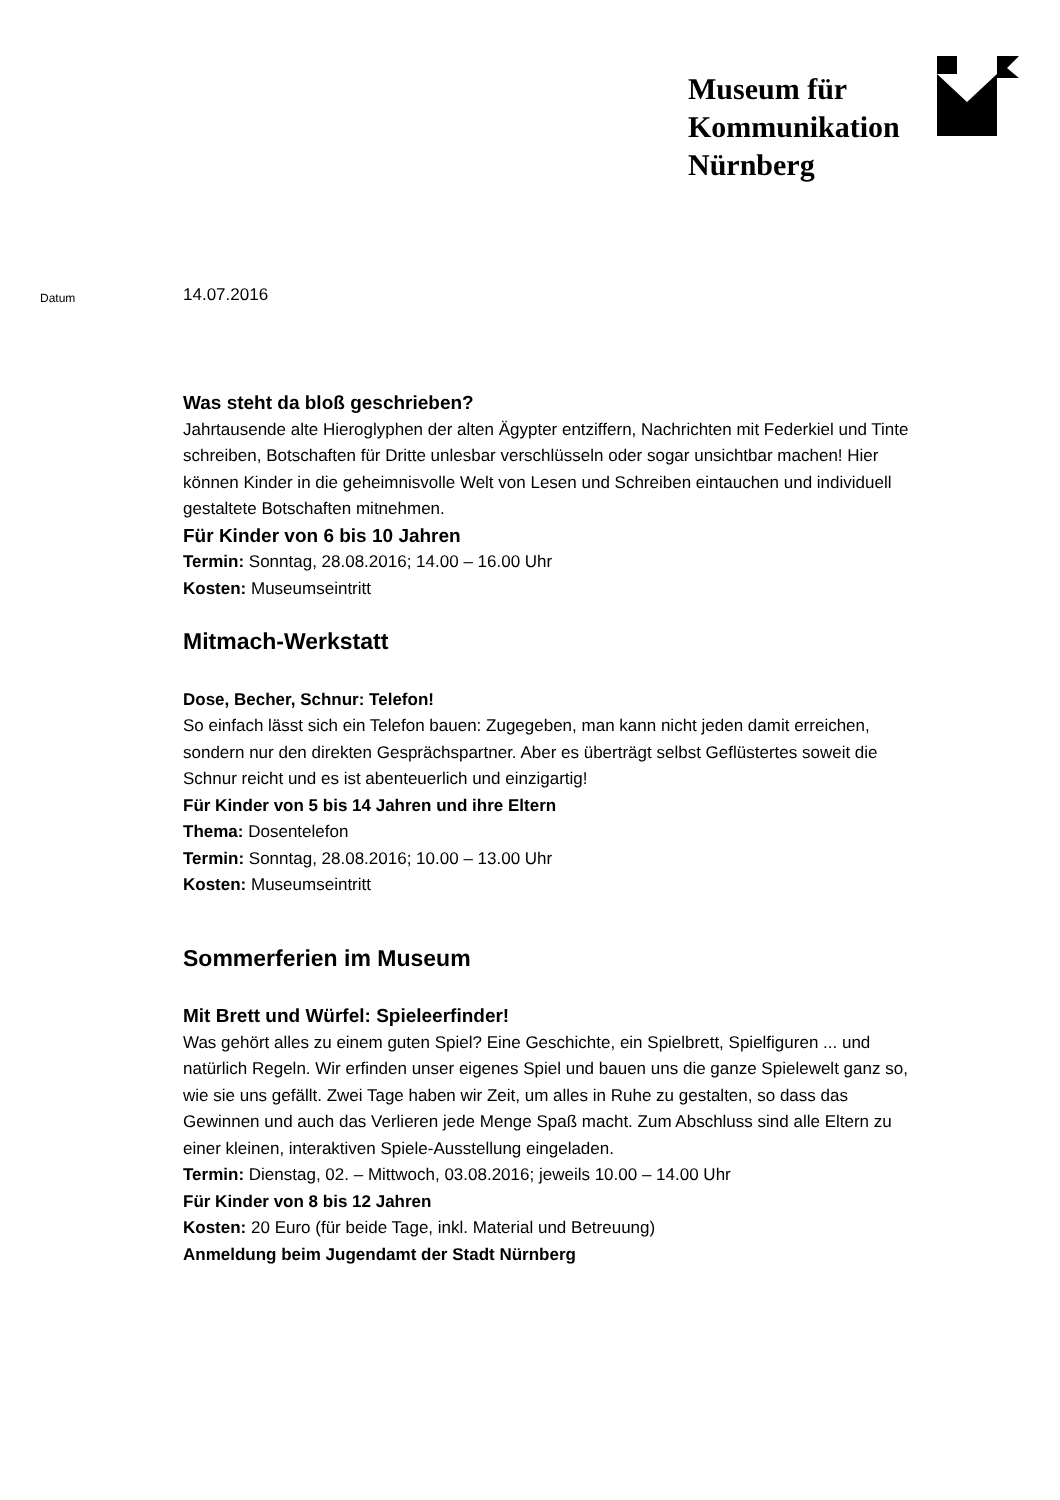Museum für
Kommunikation
Nürnberg
Datum
14.07.2016
Was steht da bloß geschrieben?
Jahrtausende alte Hieroglyphen der alten Ägypter entziffern, Nachrichten mit Federkiel und Tinte schreiben, Botschaften für Dritte unlesbar verschlüsseln oder sogar unsichtbar machen! Hier können Kinder in die geheimnisvolle Welt von Lesen und Schreiben eintauchen und individuell gestaltete Botschaften mitnehmen.
Für Kinder von 6 bis 10 Jahren
Termin: Sonntag, 28.08.2016; 14.00 – 16.00 Uhr
Kosten: Museumseintritt
Mitmach-Werkstatt
Dose, Becher, Schnur: Telefon!
So einfach lässt sich ein Telefon bauen: Zugegeben, man kann nicht jeden damit erreichen, sondern nur den direkten Gesprächspartner. Aber es überträgt selbst Geflüstertes soweit die Schnur reicht und es ist abenteuerlich und einzigartig!
Für Kinder von 5 bis 14 Jahren und ihre Eltern
Thema: Dosentelefon
Termin: Sonntag, 28.08.2016; 10.00 – 13.00 Uhr
Kosten: Museumseintritt
Sommerferien im Museum
Mit Brett und Würfel: Spieleerfinder!
Was gehört alles zu einem guten Spiel? Eine Geschichte, ein Spielbrett, Spielfiguren ... und natürlich Regeln. Wir erfinden unser eigenes Spiel und bauen uns die ganze Spielewelt ganz so, wie sie uns gefällt. Zwei Tage haben wir Zeit, um alles in Ruhe zu gestalten, so dass das Gewinnen und auch das Verlieren jede Menge Spaß macht. Zum Abschluss sind alle Eltern zu einer kleinen, interaktiven Spiele-Ausstellung eingeladen.
Termin: Dienstag, 02. – Mittwoch, 03.08.2016; jeweils 10.00 – 14.00 Uhr
Für Kinder von 8 bis 12 Jahren
Kosten: 20 Euro (für beide Tage, inkl. Material und Betreuung)
Anmeldung beim Jugendamt der Stadt Nürnberg